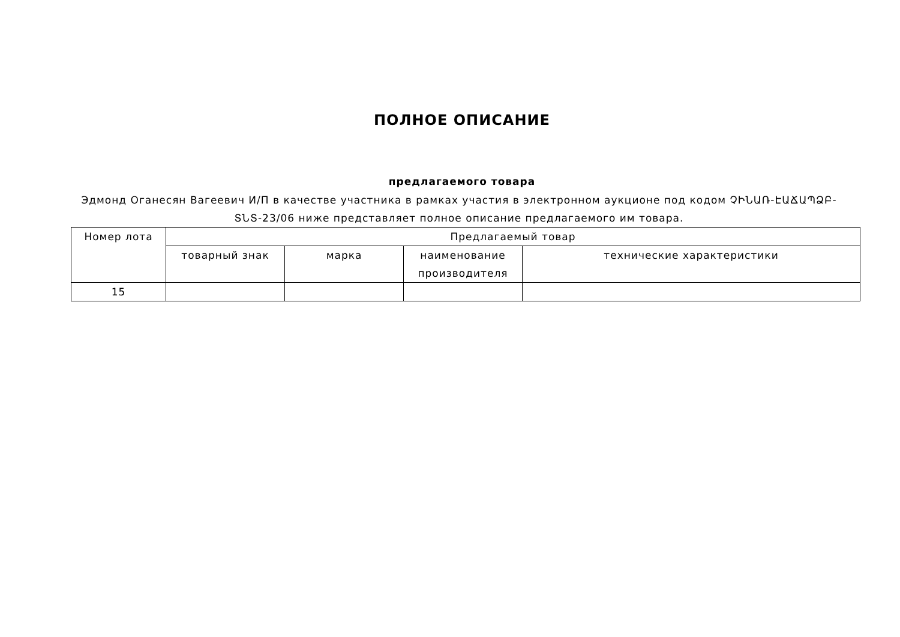ПОЛНОЕ ОПИСАНИЕ
предлагаемого товара
Эдмонд Оганесян Вагеевич И/П в качестве участника в рамках участия в электронном аукционе под кодом ՉԻՆԱՌ-ԷԱՃԱՊՁԲ-ՏՆՏ-23/06 ниже представляет полное описание предлагаемого им товара.
| Номер лота | Предлагаемый товар | | | |
| --- | --- | --- | --- | --- |
| | товарный знак | марка | наименование производителя | технические характеристики |
| 15 | | | | |